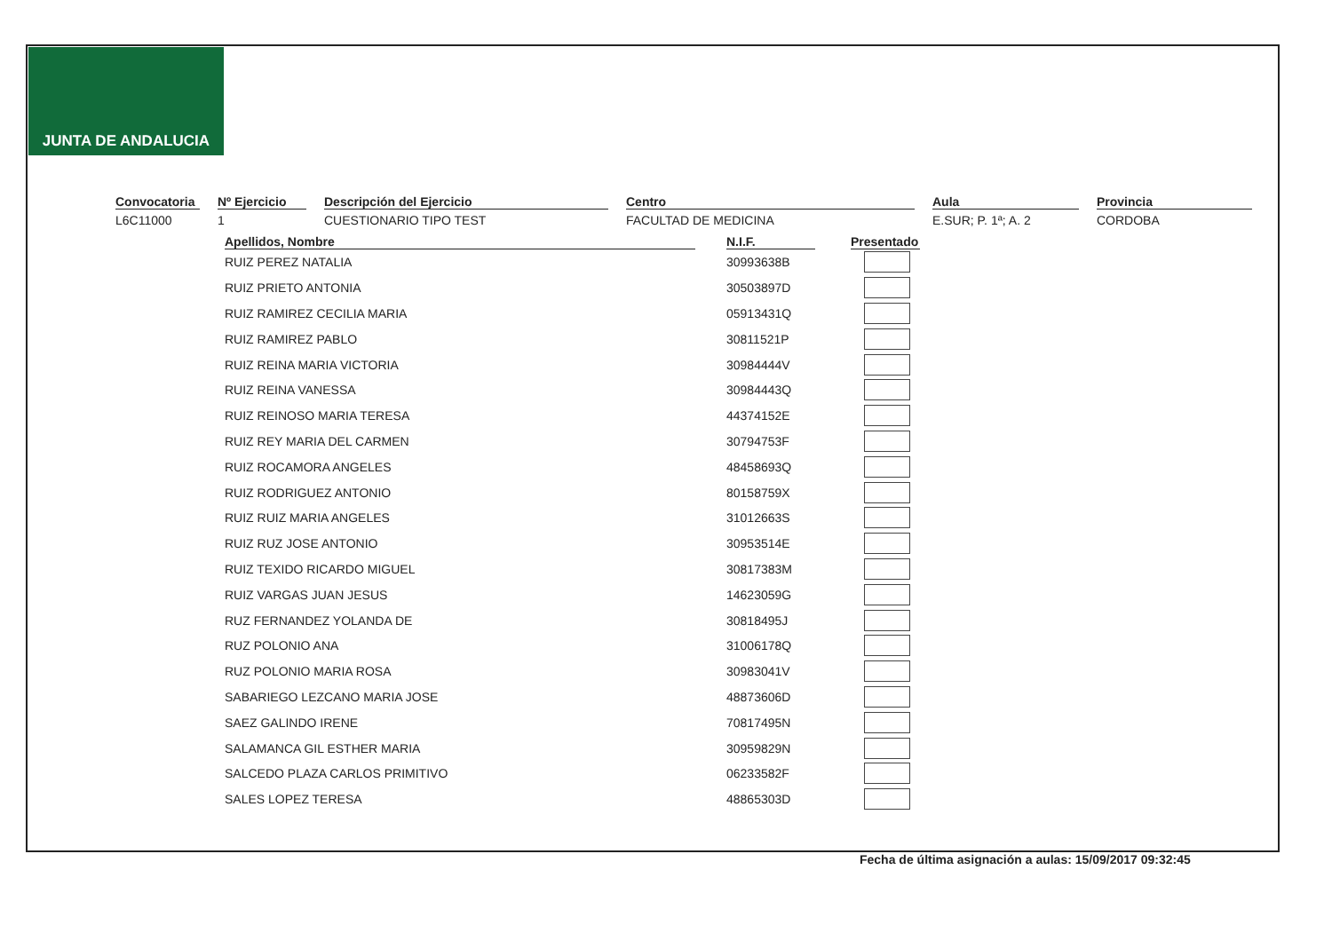JUNTA DE ANDALUCIA
Convocatoria
L6C11000
Nº Ejercicio
1
Descripción del Ejercicio
CUESTIONARIO TIPO TEST
Centro
FACULTAD DE MEDICINA
Aula
E.SUR; P. 1ª; A. 2
Provincia
CORDOBA
| Apellidos, Nombre | | N.I.F. | | Presentado |
| --- | --- | --- | --- | --- |
| RUIZ PEREZ NATALIA | | 30993638B | | |
| RUIZ PRIETO ANTONIA | | 30503897D | | |
| RUIZ RAMIREZ CECILIA MARIA | | 05913431Q | | |
| RUIZ RAMIREZ PABLO | | 30811521P | | |
| RUIZ REINA MARIA VICTORIA | | 30984444V | | |
| RUIZ REINA VANESSA | | 30984443Q | | |
| RUIZ REINOSO MARIA TERESA | | 44374152E | | |
| RUIZ REY MARIA DEL CARMEN | | 30794753F | | |
| RUIZ ROCAMORA ANGELES | | 48458693Q | | |
| RUIZ RODRIGUEZ ANTONIO | | 80158759X | | |
| RUIZ RUIZ MARIA ANGELES | | 31012663S | | |
| RUIZ RUZ JOSE ANTONIO | | 30953514E | | |
| RUIZ TEXIDO RICARDO MIGUEL | | 30817383M | | |
| RUIZ VARGAS JUAN JESUS | | 14623059G | | |
| RUZ FERNANDEZ YOLANDA DE | | 30818495J | | |
| RUZ POLONIO ANA | | 31006178Q | | |
| RUZ POLONIO MARIA ROSA | | 30983041V | | |
| SABARIEGO LEZCANO MARIA JOSE | | 48873606D | | |
| SAEZ GALINDO IRENE | | 70817495N | | |
| SALAMANCA GIL ESTHER MARIA | | 30959829N | | |
| SALCEDO PLAZA CARLOS PRIMITIVO | | 06233582F | | |
| SALES LOPEZ TERESA | | 48865303D | | |
Fecha de última asignación a aulas: 15/09/2017 09:32:45